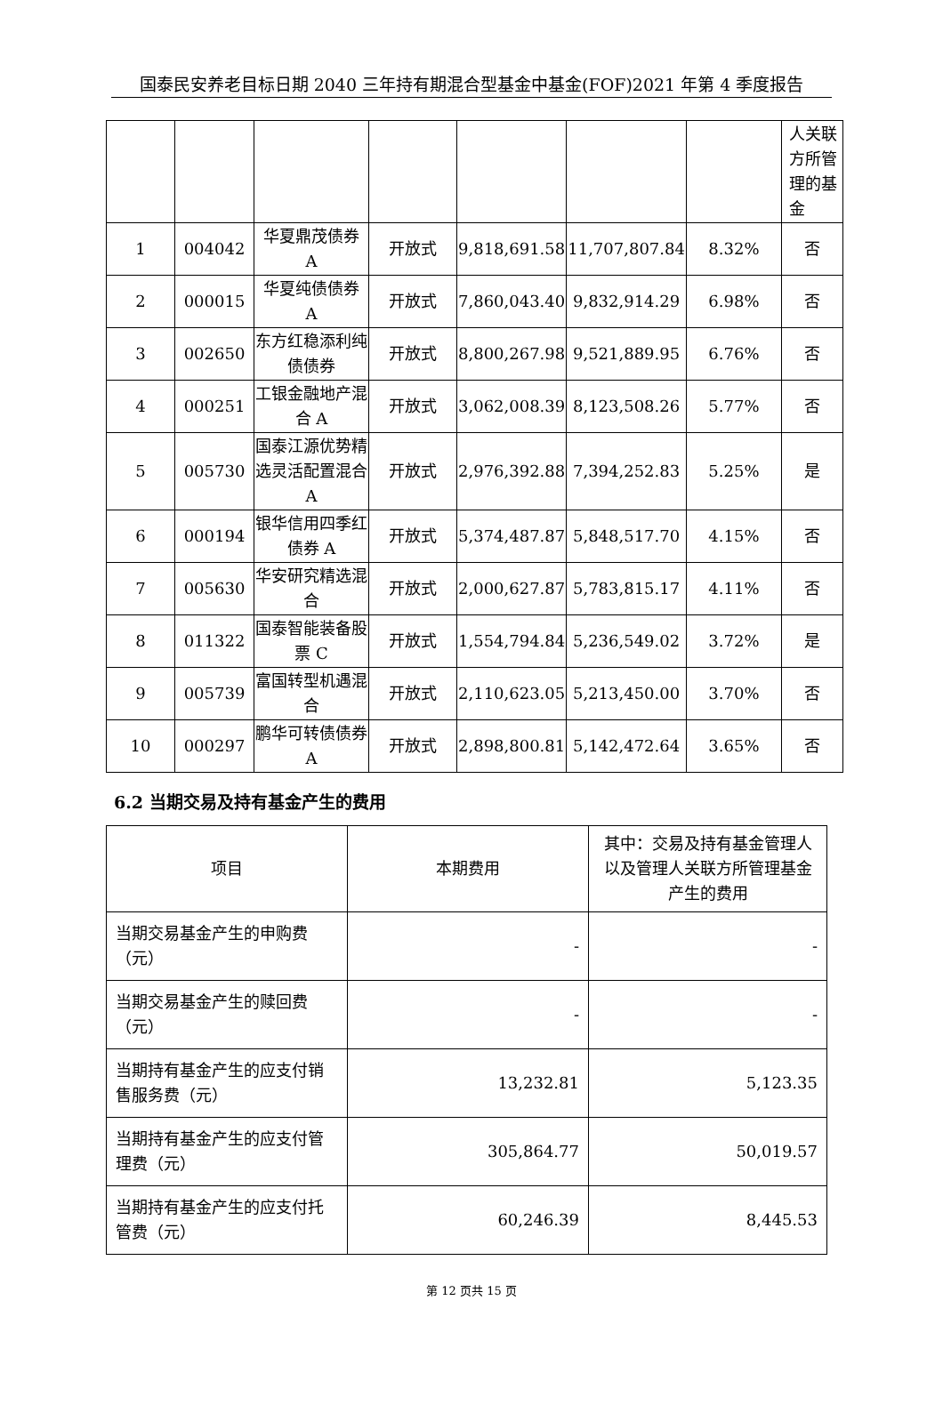国泰民安养老目标日期 2040 三年持有期混合型基金中基金(FOF)2021 年第 4 季度报告
| | | | | | | | 人关联方所管理的基金 |
| 1 | 004042 | 华夏鼎茂债券 A | 开放式 | 9,818,691.58 | 11,707,807.84 | 8.32% | 否 |
| 2 | 000015 | 华夏纯债债券 A | 开放式 | 7,860,043.40 | 9,832,914.29 | 6.98% | 否 |
| 3 | 002650 | 东方红稳添利纯债债券 | 开放式 | 8,800,267.98 | 9,521,889.95 | 6.76% | 否 |
| 4 | 000251 | 工银金融地产混合 A | 开放式 | 3,062,008.39 | 8,123,508.26 | 5.77% | 否 |
| 5 | 005730 | 国泰江源优势精选灵活配置混合 A | 开放式 | 2,976,392.88 | 7,394,252.83 | 5.25% | 是 |
| 6 | 000194 | 银华信用四季红债券 A | 开放式 | 5,374,487.87 | 5,848,517.70 | 4.15% | 否 |
| 7 | 005630 | 华安研究精选混合 | 开放式 | 2,000,627.87 | 5,783,815.17 | 4.11% | 否 |
| 8 | 011322 | 国泰智能装备股票 C | 开放式 | 1,554,794.84 | 5,236,549.02 | 3.72% | 是 |
| 9 | 005739 | 富国转型机遇混合 | 开放式 | 2,110,623.05 | 5,213,450.00 | 3.70% | 否 |
| 10 | 000297 | 鹏华可转债债券 A | 开放式 | 2,898,800.81 | 5,142,472.64 | 3.65% | 否 |
6.2 当期交易及持有基金产生的费用
| 项目 | 本期费用 | 其中：交易及持有基金管理人以及管理人关联方所管理基金产生的费用 |
| --- | --- | --- |
| 当期交易基金产生的申购费（元） | - | - |
| 当期交易基金产生的赎回费（元） | - | - |
| 当期持有基金产生的应支付销售服务费（元） | 13,232.81 | 5,123.35 |
| 当期持有基金产生的应支付管理费（元） | 305,864.77 | 50,019.57 |
| 当期持有基金产生的应支付托管费（元） | 60,246.39 | 8,445.53 |
第 12 页共 15 页